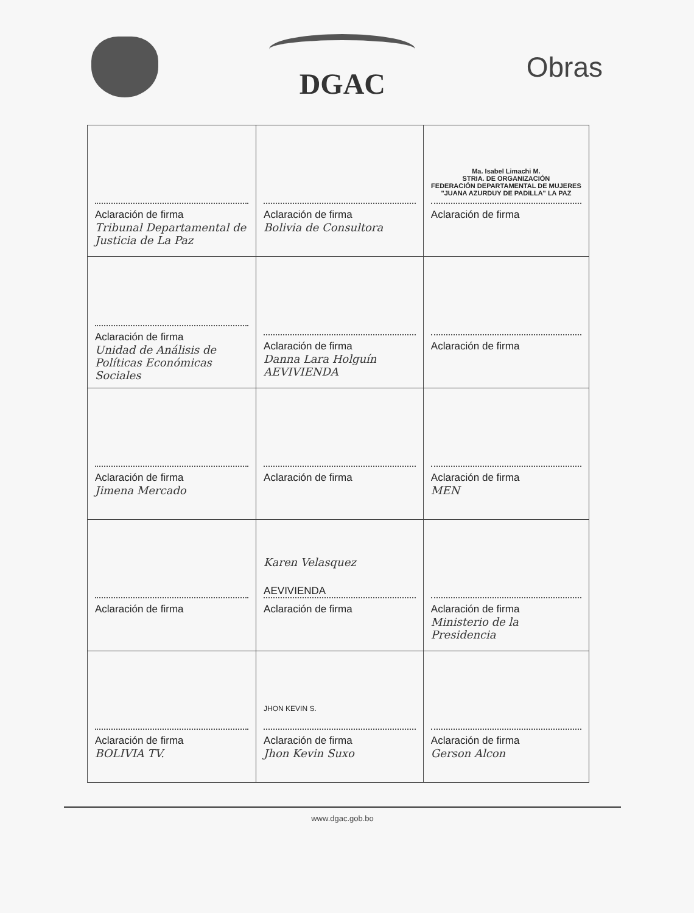DGAC Obras
| Aclaración de firma Tribunal Departamental de Justicia de La Paz | Aclaración de firma Bolivia de Consultora | Ma. Isabel Limachi M. STRIA. DE ORGANIZACIÓN FEDERACIÓN DEPARTAMENTAL DE MUJERES "JUANA AZURDUY DE PADILLA" LA PAZ Aclaración de firma |
| Aclaración de firma Unidad de Análisis de Políticas Económicas Sociales | Aclaración de firma Danna Lara Holguín AEVIVIENDA | Aclaración de firma |
| Aclaración de firma Jimena Mercado | Aclaración de firma | Aclaración de firma MEN |
| Aclaración de firma | Karen Velasquez AEVIVIENDA Aclaración de firma | Aclaración de firma Ministerio de la Presidencia |
| Aclaración de firma BOLIVIA TV. | JHON KEVIN S. Aclaración de firma Jhon Kevin Suxo | Aclaración de firma Gerson Alcon |
www.dgac.gob.bo